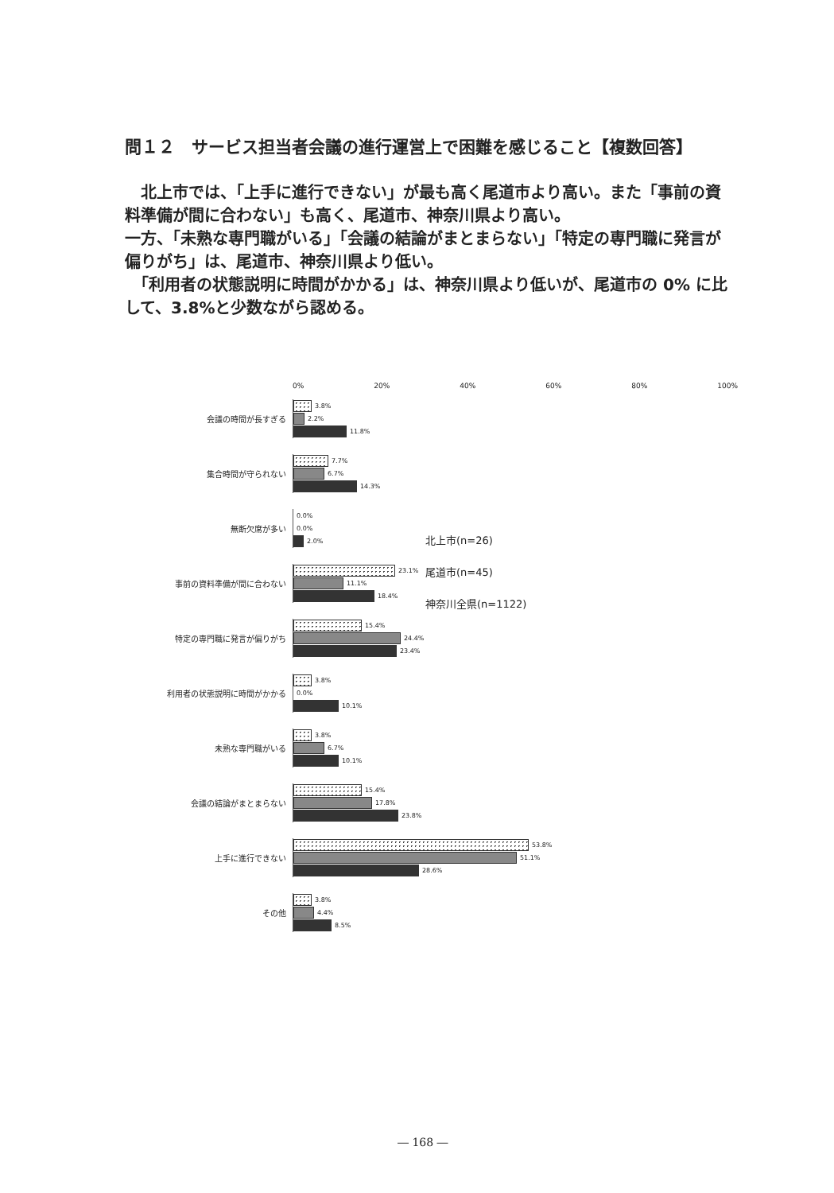問１２　サービス担当者会議の進行運営上で困難を感じること【複数回答】
　北上市では、「上手に進行できない」が最も高く尾道市より高い。また「事前の資料準備が間に合わない」も高く、尾道市、神奈川県より高い。
一方、「未熟な専門職がいる」「会議の結論がまとまらない」「特定の専門職に発言が偏りがち」は、尾道市、神奈川県より低い。
　「利用者の状態説明に時間がかかる」は、神奈川県より低いが、尾道市の 0% に比して、3.8%と少数ながら認める。
0% 20% 40% 60% 80% 100%
会議の時間が長すぎる
3.8%
2.2%
11.8%
集合時間が守られない
7.7%
6.7%
14.3%
無断欠席が多い
0.0%
0.0%
2.0%
事前の資料準備が間に合わない
23.1%
11.1%
18.4%
特定の専門職に発言が偏りがち
15.4%
24.4%
23.4%
利用者の状態説明に時間がかかる
3.8%
0.0%
10.1%
未熟な専門職がいる
3.8%
6.7%
10.1%
会議の結論がまとまらない
15.4%
17.8%
23.8%
上手に進行できない
53.8%
51.1%
28.6%
その他
3.8%
4.4%
8.5%
北上市(n=26)
尾道市(n=45)
神奈川全県(n=1122)
― 168 ―